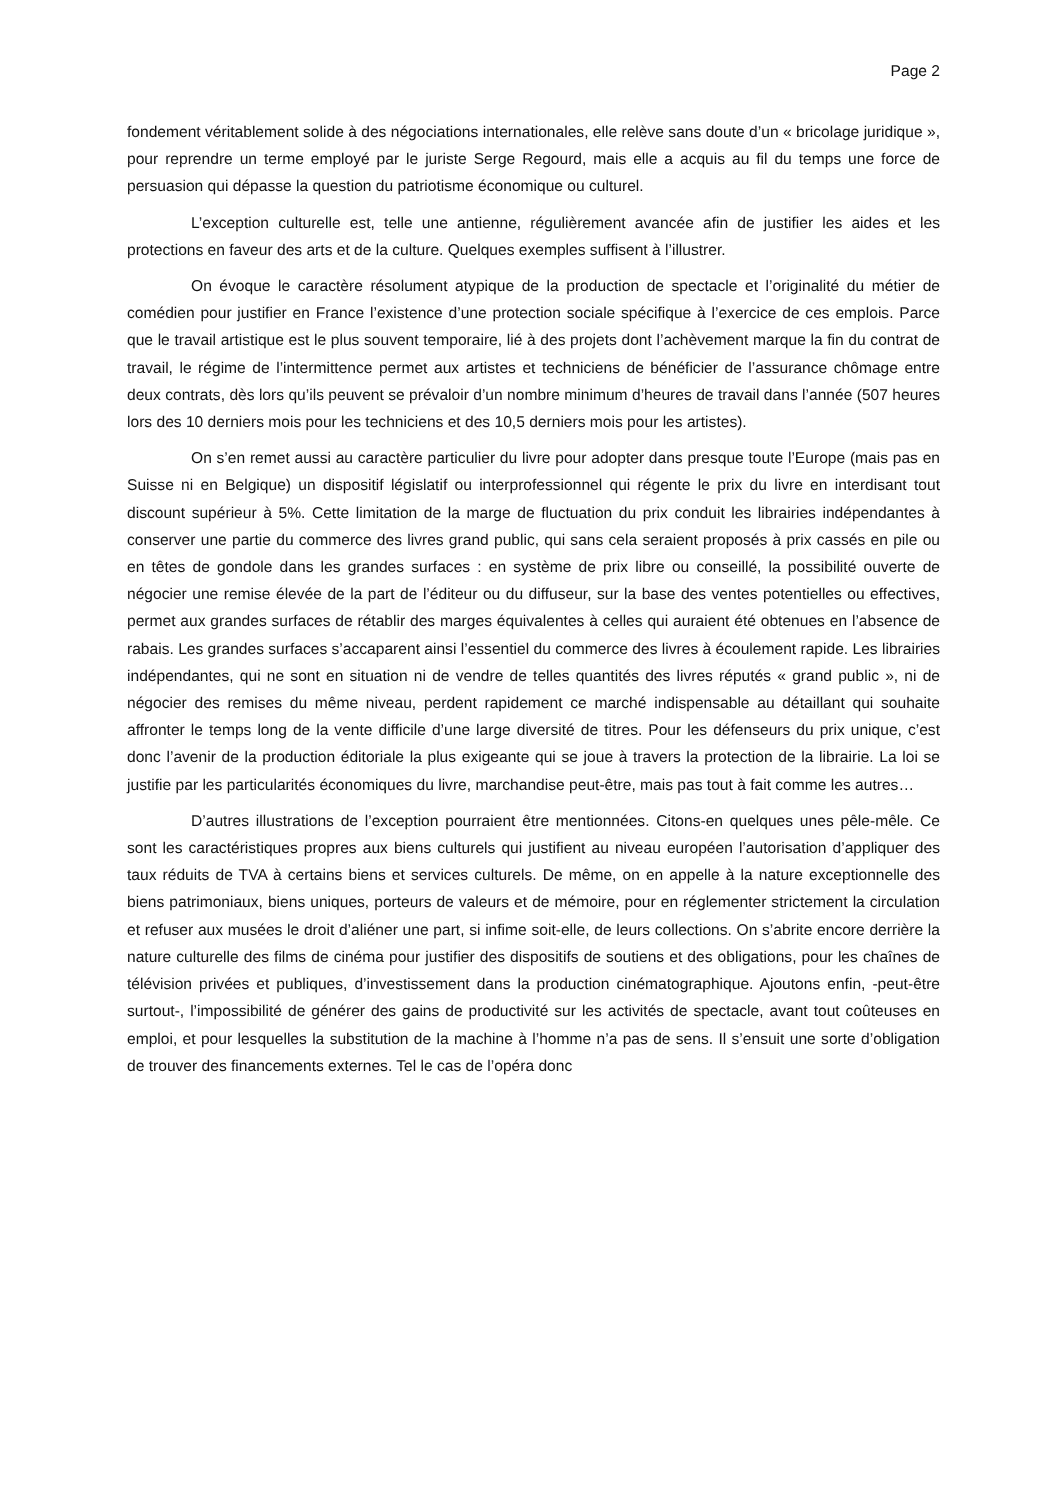Page 2
fondement véritablement solide à des négociations internationales, elle relève sans doute d’un « bricolage juridique », pour reprendre un terme employé par le juriste Serge Regourd, mais elle a acquis au fil du temps une force de persuasion qui dépasse la question du patriotisme économique ou culturel.
L’exception culturelle est, telle une antienne, régulièrement avancée afin de justifier les aides et les protections en faveur des arts et de la culture. Quelques exemples suffisent à l’illustrer.
On évoque le caractère résolument atypique de la production de spectacle et l’originalité du métier de comédien pour justifier en France l’existence d’une protection sociale spécifique à l’exercice de ces emplois. Parce que le travail artistique est le plus souvent temporaire, lié à des projets dont l’achèvement marque la fin du contrat de travail, le régime de l’intermittence permet aux artistes et techniciens de bénéficier de l’assurance chômage entre deux contrats, dès lors qu’ils peuvent se prévaloir d’un nombre minimum d’heures de travail dans l’année (507 heures lors des 10 derniers mois pour les techniciens et des 10,5 derniers mois pour les artistes).
On s’en remet aussi au caractère particulier du livre pour adopter dans presque toute l’Europe (mais pas en Suisse ni en Belgique) un dispositif législatif ou interprofessionnel qui régente le prix du livre en interdisant tout discount supérieur à 5%. Cette limitation de la marge de fluctuation du prix conduit les librairies indépendantes à conserver une partie du commerce des livres grand public, qui sans cela seraient proposés à prix cassés en pile ou en têtes de gondole dans les grandes surfaces : en système de prix libre ou conseillé, la possibilité ouverte de négocier une remise élevée de la part de l’éditeur ou du diffuseur, sur la base des ventes potentielles ou effectives, permet aux grandes surfaces de rétablir des marges équivalentes à celles qui auraient été obtenues en l’absence de rabais. Les grandes surfaces s’accaparent ainsi l’essentiel du commerce des livres à écoulement rapide. Les librairies indépendantes, qui ne sont en situation ni de vendre de telles quantités des livres réputés « grand public », ni de négocier des remises du même niveau, perdent rapidement ce marché indispensable au détaillant qui souhaite affronter le temps long de la vente difficile d’une large diversité de titres. Pour les défenseurs du prix unique, c’est donc l’avenir de la production éditoriale la plus exigeante qui se joue à travers la protection de la librairie. La loi se justifie par les particularités économiques du livre, marchandise peut-être, mais pas tout à fait comme les autres…
D’autres illustrations de l’exception pourraient être mentionnées. Citons-en quelques unes pêle-mêle. Ce sont les caractéristiques propres aux biens culturels qui justifient au niveau européen l’autorisation d’appliquer des taux réduits de TVA à certains biens et services culturels. De même, on en appelle à la nature exceptionnelle des biens patrimoniaux, biens uniques, porteurs de valeurs et de mémoire, pour en réglementer strictement la circulation et refuser aux musées le droit d’aliéner une part, si infime soit-elle, de leurs collections. On s’abrite encore derrière la nature culturelle des films de cinéma pour justifier des dispositifs de soutiens et des obligations, pour les chaînes de télévision privées et publiques, d’investissement dans la production cinématographique. Ajoutons enfin, -peut-être surtout-, l’impossibilité de générer des gains de productivité sur les activités de spectacle, avant tout coûteuses en emploi, et pour lesquelles la substitution de la machine à l’homme n’a pas de sens. Il s’ensuit une sorte d’obligation de trouver des financements externes. Tel le cas de l’opéra donc